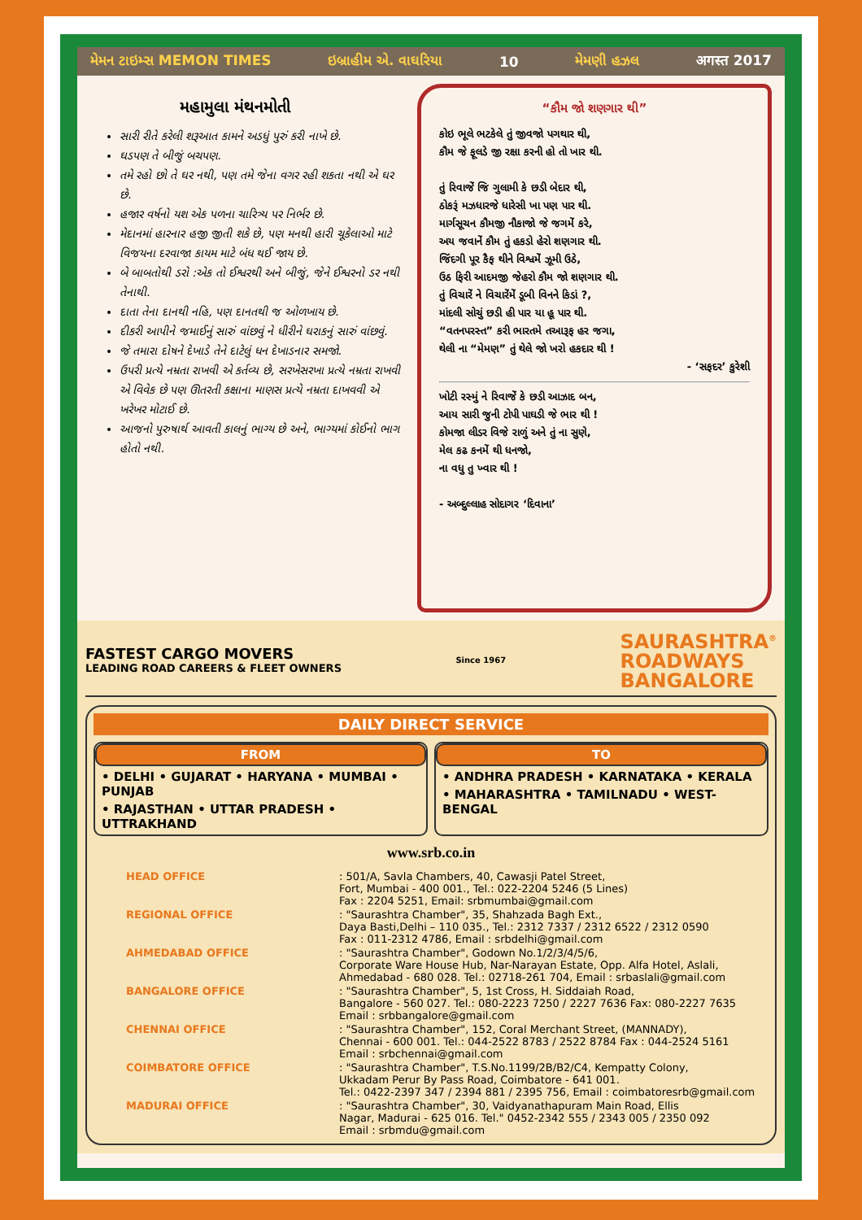મેમન ટાઇમ્સ MEMON TIMES ઇબ્રાહીમ એ. વાઘરિયા 10 મેમણી હઝલ अगस्त 2017
મહામુલા મંથનમોતી
સારી રીતે કરેલી શરૂઆત કામને અડધું પુરું કરી નાખે છે.
ઘડપણ તે બીજું બચપણ.
તમે રહો છો તે ઘર નથી, પણ તમે જેના વગર રહી શકતા નથી એ ઘર છે.
હજાર વર્ષનો યશ એક પળના ચારિત્ર્ય પર નિર્ભર છે.
મેદાનમાં હારનાર હજી જીતી શકે છે, પણ મનથી હારી ચૂકેલાઓ માટે વિજયના દરવાજા કાયમ માટે બંધ થઈ જાય છે.
બે બાબતોથી ડરો :એક તો ઈશ્વરથી અને બીજું, જેને ઈશ્વરનો ડર નથી તેનાથી.
દાતા તેના દાનથી નહિ, પણ દાનતથી જ ઓળખાય છે.
દીકરી આપીને જમાઈનું સારું વાંછવું ને ધીરીને ઘરાકનું સારું વાંછવું.
જે તમારા દોષને દેખાડે તેને દાટેલું ધન દેખાડનાર સમજો.
ઉપરી પ્રત્યે નમ્રતા રાખવી એ કર્તવ્ય છે, સરખેસરખા પ્રત્યે નમ્રતા રાખવી એ વિવેક છે પણ ઊતરતી કક્ષાના માણસ પ્રત્યે નમ્રતા દાખવવી એ ખરેખર મોટાઈ છે.
આજનો પુરુષાર્થ આવતી કાલનું ભાગ્ય છે અને, ભાગ્યમાં કોઈનો ભાગ હોતો નથી.
“કૌમ જો શણગાર થી”
કોઇ ભૂલે ભટકેલે તું જીવજો પગથાર થી,
કૌમ જે ફૂલડે જી રક્ષા કરની હો તો ખાર થી.
તું રિવાજેં જિ ગુલામી કે છડી બેદાર થી,
ઠોકરૂં મઝધારજે ધારેસી ખા પણ પાર થી.
માર્ગસૂચન કૌમજી નૌકાજો જે જગમેં કરે,
અય જવાનેં કૌમ તું હકડો હેરો શણગાર થી.
જિંદગી પૂર કૈફ થીને વિશ્વમેં ઝૂમી ઉઠે,
ઉઠ ફિરી આદમજી જેહરો કૌમ જો શણગાર થી.
તું વિચારેં ને વિચારેંમેં ડૂબી વિનને કિડાં ?,
માંદલી સોચું છડી હી પાર યા હૂ પાર થી.
“વતનપરસ્ત” કરી ભારતમે તઆરૂફ હર જગા,
થેલી ના “મેમણ” તું થેલે જો ખરો હકદાર થી !
- ‘સફદર’ કુરેશી
ખોટી રસ્મું ને રિવાજેં કે છડી આઝાદ બન,
આય સારી જુની ટોપી પાઘડી જે ભાર થી !
કોમજા લીડર વિજે રાળું અને તું ના સુણે,
મેલ કઢ કનમેં થી ધનજો,
ના વધુ તુ ખ્વાર થી !
- અબ્દુલ્લાહ સોદાગર ‘દિવાના’
FASTEST CARGO MOVERS
LEADING ROAD CAREERS & FLEET OWNERS
Since 1967
SAURASHTRA<sup>®</sup>
ROADWAYS
BANGALORE
DAILY DIRECT SERVICE
FROM
• DELHI • GUJARAT • HARYANA • MUMBAI • PUNJAB
• RAJASTHAN • UTTAR PRADESH • UTTRAKHAND
TO
• ANDHRA PRADESH • KARNATAKA • KERALA
• MAHARASHTRA • TAMILNADU • WEST-BENGAL
www.srb.co.in
| HEAD OFFICE | : 501/A, Savla Chambers, 40, Cawasji Patel Street, Fort, Mumbai - 400 001., Tel.: 022-2204 5246 (5 Lines) Fax : 2204 5251, Email: srbmumbai@gmail.com |
| REGIONAL OFFICE | : "Saurashtra Chamber", 35, Shahzada Bagh Ext., Daya Basti,Delhi – 110 035., Tel.: 2312 7337 / 2312 6522 / 2312 0590 Fax : 011-2312 4786, Email : srbdelhi@gmail.com |
| AHMEDABAD OFFICE | : "Saurashtra Chamber", Godown No.1/2/3/4/5/6, Corporate Ware House Hub, Nar-Narayan Estate, Opp. Alfa Hotel, Aslali, Ahmedabad - 680 028. Tel.: 02718-261 704, Email : srbaslali@gmail.com |
| BANGALORE OFFICE | : "Saurashtra Chamber", 5, 1st Cross, H. Siddaiah Road, Bangalore - 560 027. Tel.: 080-2223 7250 / 2227 7636 Fax: 080-2227 7635 Email : srbbangalore@gmail.com |
| CHENNAI OFFICE | : "Saurashtra Chamber", 152, Coral Merchant Street, (MANNADY), Chennai - 600 001. Tel.: 044-2522 8783 / 2522 8784 Fax : 044-2524 5161 Email : srbchennai@gmail.com |
| COIMBATORE OFFICE | : "Saurashtra Chamber", T.S.No.1199/2B/B2/C4, Kempatty Colony, Ukkadam Perur By Pass Road, Coimbatore - 641 001. Tel.: 0422-2397 347 / 2394 881 / 2395 756, Email : coimbatoresrb@gmail.com |
| MADURAI OFFICE | : "Saurashtra Chamber", 30, Vaidyanathapuram Main Road, Ellis Nagar, Madurai - 625 016. Tel." 0452-2342 555 / 2343 005 / 2350 092 Email : srbmdu@gmail.com |